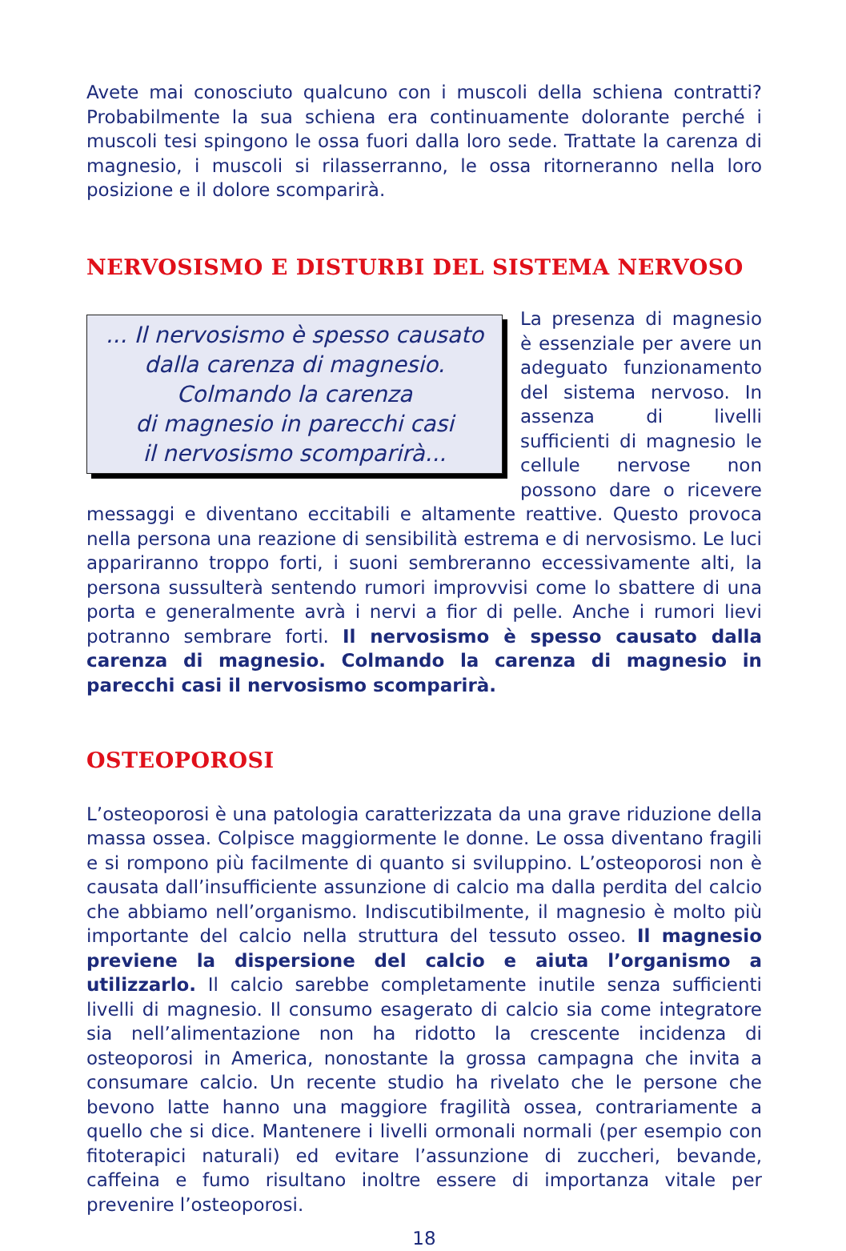Avete mai conosciuto qualcuno con i muscoli della schiena contratti? Probabilmente la sua schiena era continuamente dolorante perché i muscoli tesi spingono le ossa fuori dalla loro sede. Trattate la carenza di magnesio, i muscoli si rilasserranno, le ossa ritorneranno nella loro posizione e il dolore scomparirà.
NERVOSISMO E DISTURBI DEL SISTEMA NERVOSO
... Il nervosismo è spesso causato
dalla carenza di magnesio.
Colmando la carenza
di magnesio in parecchi casi
il nervosismo scomparirà...
La presenza di magnesio è essenziale per avere un adeguato funzionamento del sistema nervoso. In assenza di livelli sufficienti di magnesio le cellule nervose non possono dare o ricevere messaggi e diventano eccitabili e altamente reattive. Questo provoca nella persona una reazione di sensibilità estrema e di nervosismo. Le luci appariranno troppo forti, i suoni sembreranno eccessivamente alti, la persona sussulterà sentendo rumori improvvisi come lo sbattere di una porta e generalmente avrà i nervi a fior di pelle. Anche i rumori lievi potranno sembrare forti. Il nervosismo è spesso causato dalla carenza di magnesio. Colmando la carenza di magnesio in parecchi casi il nervosismo scomparirà.
OSTEOPOROSI
L’osteoporosi è una patologia caratterizzata da una grave riduzione della massa ossea. Colpisce maggiormente le donne. Le ossa diventano fragili e si rompono più facilmente di quanto si sviluppino. L’osteoporosi non è causata dall’insufficiente assunzione di calcio ma dalla perdita del calcio che abbiamo nell’organismo. Indiscutibilmente, il magnesio è molto più importante del calcio nella struttura del tessuto osseo. Il magnesio previene la dispersione del calcio e aiuta l’organismo a utilizzarlo. Il calcio sarebbe completamente inutile senza sufficienti livelli di magnesio. Il consumo esagerato di calcio sia come integratore sia nell’alimentazione non ha ridotto la crescente incidenza di osteoporosi in America, nonostante la grossa campagna che invita a consumare calcio. Un recente studio ha rivelato che le persone che bevono latte hanno una maggiore fragilità ossea, contrariamente a quello che si dice. Mantenere i livelli ormonali normali (per esempio con fitoterapici naturali) ed evitare l’assunzione di zuccheri, bevande, caffeina e fumo risultano inoltre essere di importanza vitale per prevenire l’osteoporosi.
18